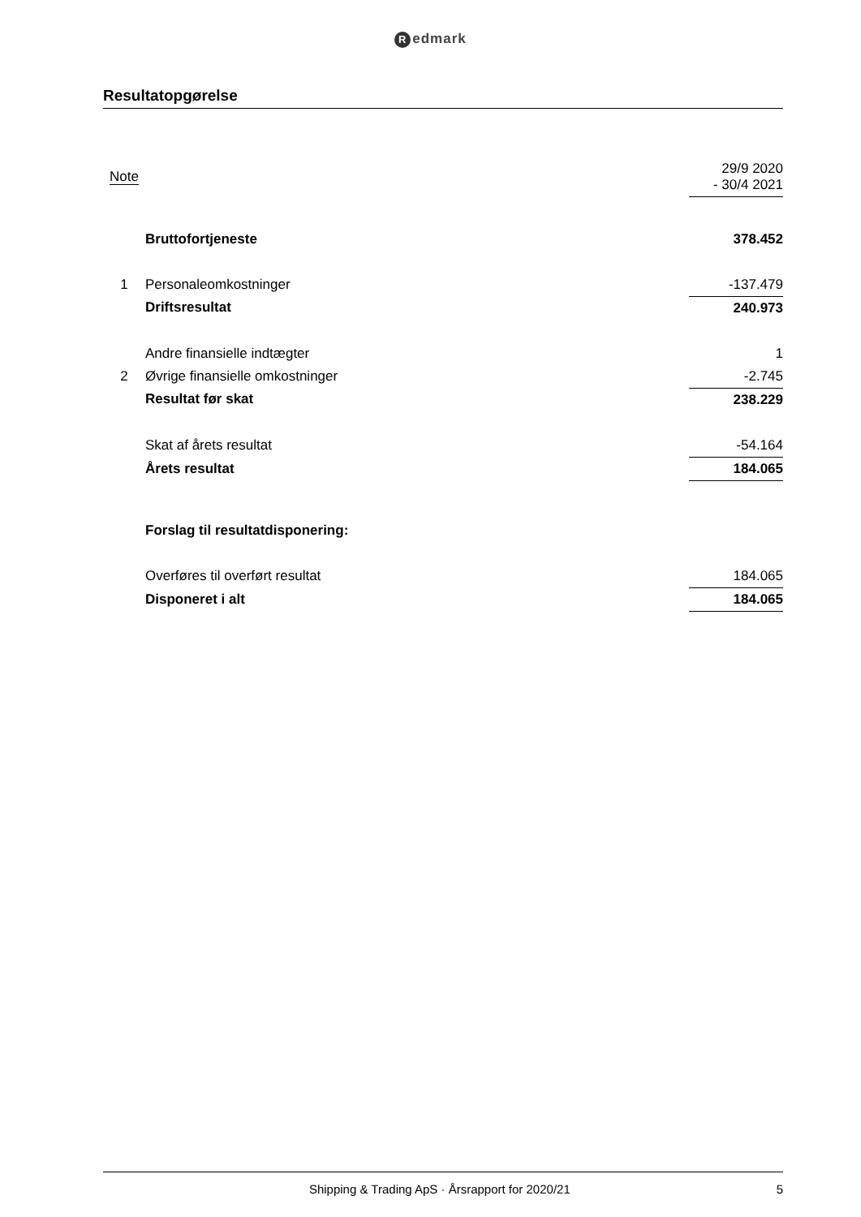Redmark
Resultatopgørelse
| Note | | 29/9 2020 - 30/4 2021 |
| | Bruttofortjeneste | 378.452 |
| 1 | Personaleomkostninger | -137.479 |
| | Driftsresultat | 240.973 |
| | Andre finansielle indtægter | 1 |
| 2 | Øvrige finansielle omkostninger | -2.745 |
| | Resultat før skat | 238.229 |
| | Skat af årets resultat | -54.164 |
| | Årets resultat | 184.065 |
| | Forslag til resultatdisponering: | |
| | Overføres til overført resultat | 184.065 |
| | Disponeret i alt | 184.065 |
Shipping & Trading ApS · Årsrapport for 2020/21
5